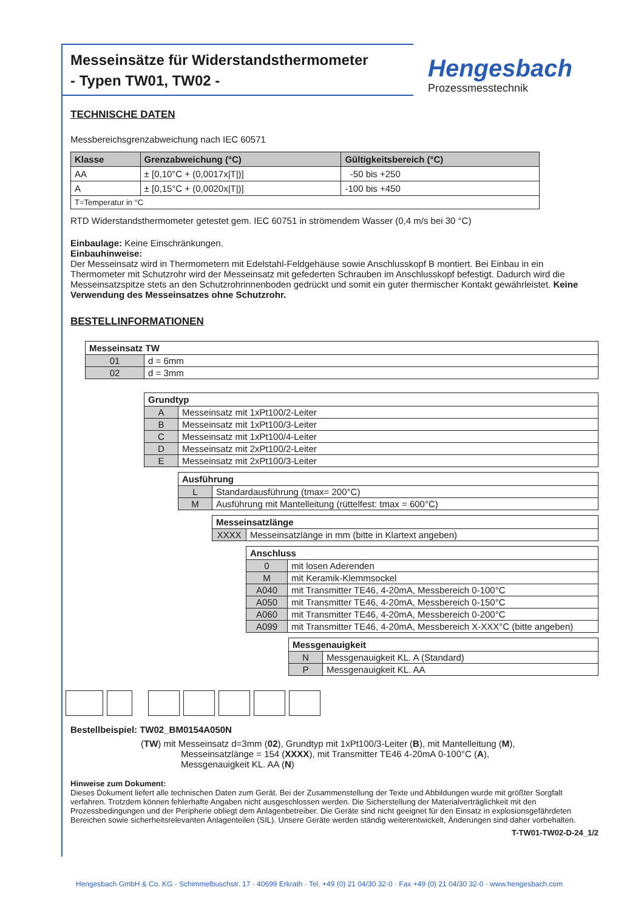Messeinsätze für Widerstandsthermometer
- Typen TW01, TW02 -
Hengesbach
Prozessmesstechnik
TECHNISCHE DATEN
Messbereichsgrenzabweichung nach IEC 60571
| Klasse | Grenzabweichung (°C) | Gültigkeitsbereich (°C) |
| --- | --- | --- |
| AA | ± [0,10°C + (0,0017x/T/)] | -50 bis +250 |
| A | ± [0,15°C + (0,0020x/T/)] | -100 bis +450 |
| T=Temperatur in °C | | |
RTD Widerstandsthermometer getestet gem. IEC 60751 in strömendem Wasser (0,4 m/s bei 30 °C)
Einbaulage: Keine Einschränkungen.
Einbauhinweise:
Der Messeinsatz wird in Thermometern mit Edelstahl-Feldgehäuse sowie Anschlusskopf B montiert. Bei Einbau in ein Thermometer mit Schutzrohr wird der Messeinsatz mit gefederten Schrauben im Anschlusskopf befestigt. Dadurch wird die Messeinsatzspitze stets an den Schutzrohrinnenboden gedrückt und somit ein guter thermischer Kontakt gewährleistet. Keine Verwendung des Messeinsatzes ohne Schutzrohr.
BESTELLINFORMATIONEN
| Messeinsatz TW | |
| --- | --- |
| 01 | d = 6mm |
| 02 | d = 3mm |
| Grundtyp | |
| --- | --- |
| A | Messeinsatz mit 1xPt100/2-Leiter |
| B | Messeinsatz mit 1xPt100/3-Leiter |
| C | Messeinsatz mit 1xPt100/4-Leiter |
| D | Messeinsatz mit 2xPt100/2-Leiter |
| E | Messeinsatz mit 2xPt100/3-Leiter |
| Ausführung | |
| --- | --- |
| L | Standardausführung (tmax= 200°C) |
| M | Ausführung mit Mantelleitung (rüttelfest: tmax = 600°C) |
| Messeinsatzlänge | |
| --- | --- |
| XXXX | Messeinsatzlänge in mm (bitte in Klartext angeben) |
| Anschluss | |
| --- | --- |
| 0 | mit losen Aderenden |
| M | mit Keramik-Klemmsockel |
| A040 | mit Transmitter TE46, 4-20mA, Messbereich 0-100°C |
| A050 | mit Transmitter TE46, 4-20mA, Messbereich 0-150°C |
| A060 | mit Transmitter TE46, 4-20mA, Messbereich 0-200°C |
| A099 | mit Transmitter TE46, 4-20mA, Messbereich X-XXX°C (bitte angeben) |
| Messgenauigkeit | |
| --- | --- |
| N | Messgenauigkeit KL. A (Standard) |
| P | Messgenauigkeit KL. AA |
Bestellbeispiel: TW02_BM0154A050N
(TW) mit Messeinsatz d=3mm (02), Grundtyp mit 1xPt100/3-Leiter (B), mit Mantelleitung (M),
Messeinsatzlänge = 154 (XXXX), mit Transmitter TE46 4-20mA 0-100°C (A),
Messgenauigkeit KL. AA (N)
Hinweise zum Dokument:
Dieses Dokument liefert alle technischen Daten zum Gerät. Bei der Zusammenstellung der Texte und Abbildungen wurde mit größter Sorgfalt verfahren. Trotzdem können fehlerhafte Angaben nicht ausgeschlossen werden. Die Sicherstellung der Materialverträglichkeit mit den Prozessbedingungen und der Peripherie obliegt dem Anlagenbetreiber. Die Geräte sind nicht geeignet für den Einsatz in explosionsgefährdeten Bereichen sowie sicherheitsrelevanten Anlagenteilen (SIL). Unsere Geräte werden ständig weiterentwickelt, Änderungen sind daher vorbehalten.
T-TW01-TW02-D-24_1/2
Hengesbach GmbH & Co. KG · Schimmelbuschstr. 17 · 40699 Erkrath · Tel. +49 (0) 21 04/30 32-0 · Fax +49 (0) 21 04/30 32-0 · www.hengesbach.com